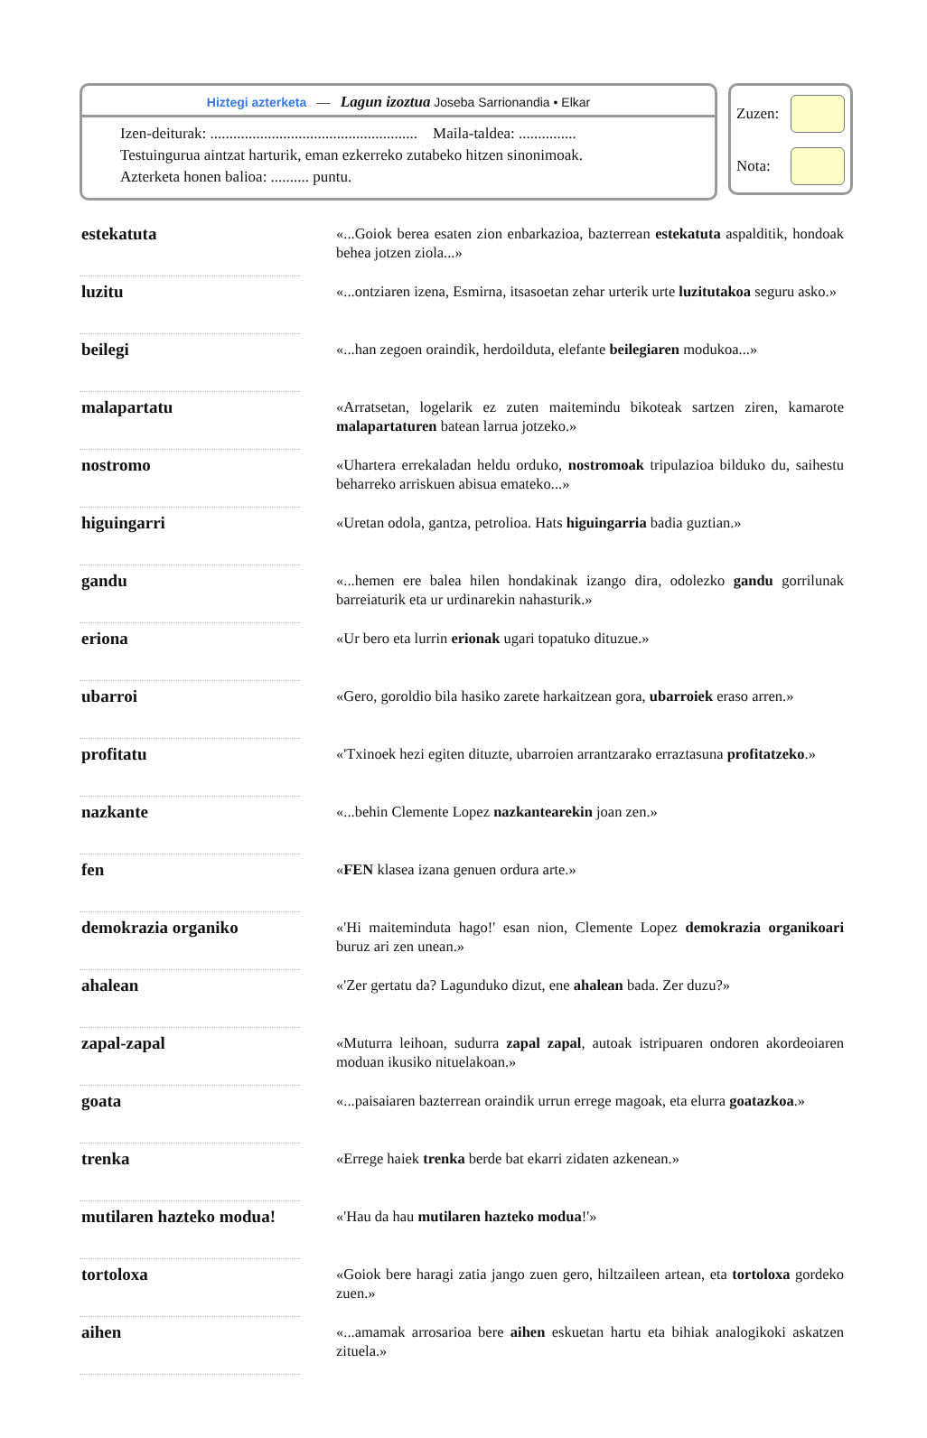Hiztegi azterketa — Lagun izoztua Joseba Sarrionandia • Elkar
Izen-deiturak: ...................................................... Maila-taldea: ...............
Testuingurua aintzat harturik, eman ezkerreko zutabeko hitzen sinonimoak.
Azterketa honen balioa: .......... puntu.
Zuzen:
Nota:
| estekatuta | | «...Goiok berea esaten zion enbarkazioa, bazterrean estekatuta aspalditik, hondoak behea jotzen ziola...» |
| luzitu | | «...ontziaren izena, Esmirna, itsasoetan zehar urterik urte luzitutakoa seguru asko.» |
| beilegi | | «...han zegoen oraindik, herdoilduta, elefante beilegiaren modukoa...» |
| malapartatu | | «Arratsetan, logelarik ez zuten maitemindu bikoteak sartzen ziren, kamarote malapartaturen batean larrua jotzeko.» |
| nostromo | | «Uhartera errekaladan heldu orduko, nostromoak tripulazioa bilduko du, saihestu beharreko arriskuen abisua emateko...» |
| higuingarri | | «Uretan odola, gantza, petrolioa. Hats higuingarria badia guztian.» |
| gandu | | «...hemen ere balea hilen hondakinak izango dira, odolezko gandu gorrilunak barreiaturik eta ur urdinarekin nahasturik.» |
| eriona | | «Ur bero eta lurrin erionak ugari topatuko dituzue.» |
| ubarroi | | «Gero, goroldio bila hasiko zarete harkaitzean gora, ubarroiek eraso arren.» |
| profitatu | | «'Txinoek hezi egiten dituzte, ubarroien arrantzarako erraztasuna profitatzeko .» |
| nazkante | | «...behin Clemente Lopez nazkantearekin joan zen.» |
| fen | | « FEN klasea izana genuen ordura arte.» |
| demokrazia organiko | | «'Hi maiteminduta hago!' esan nion, Clemente Lopez demokrazia organikoari buruz ari zen unean.» |
| ahalean | | «'Zer gertatu da? Lagunduko dizut, ene ahalean bada. Zer duzu?» |
| zapal-zapal | | «Muturra leihoan, sudurra zapal zapal , autoak istripuaren ondoren akordeoiaren moduan ikusiko nituelakoan.» |
| goata | | «...paisaiaren bazterrean oraindik urrun errege magoak, eta elurra goatazkoa .» |
| trenka | | «Errege haiek trenka berde bat ekarri zidaten azkenean.» |
| mutilaren hazteko modua! | | «'Hau da hau mutilaren hazteko modua !'» |
| tortoloxa | | «Goiok bere haragi zatia jango zuen gero, hiltzaileen artean, eta tortoloxa gordeko zuen.» |
| aihen | | «...amamak arrosarioa bere aihen eskuetan hartu eta bihiak analogikoki askatzen zituela.» |